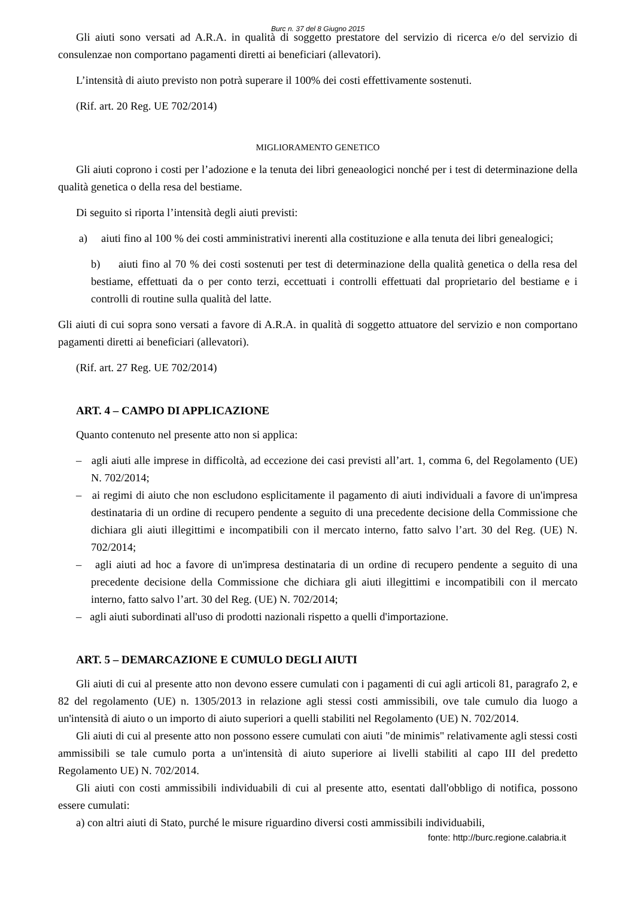Burc n. 37 del 8 Giugno 2015
Gli aiuti sono versati ad A.R.A. in qualità di soggetto prestatore del servizio di ricerca e/o del servizio di consulenzae non comportano pagamenti diretti ai beneficiari (allevatori).
L’intensità di aiuto previsto non potrà superare il 100% dei costi effettivamente sostenuti.
(Rif. art. 20 Reg. UE 702/2014)
MIGLIORAMENTO GENETICO
Gli aiuti coprono i costi per l’adozione e la tenuta dei libri geneaologici nonché per i test di determinazione della qualità genetica o della resa del bestiame.
Di seguito si riporta l’intensità degli aiuti previsti:
a) aiuti fino al 100 % dei costi amministrativi inerenti alla costituzione e alla tenuta dei libri genealogici;
b) aiuti fino al 70 % dei costi sostenuti per test di determinazione della qualità genetica o della resa del bestiame, effettuati da o per conto terzi, eccettuati i controlli effettuati dal proprietario del bestiame e i controlli di routine sulla qualità del latte.
Gli aiuti di cui sopra sono versati a favore di A.R.A. in qualità di soggetto attuatore del servizio e non comportano pagamenti diretti ai beneficiari (allevatori).
(Rif. art. 27 Reg. UE 702/2014)
ART. 4 – CAMPO DI APPLICAZIONE
Quanto contenuto nel presente atto non si applica:
– agli aiuti alle imprese in difficoltà, ad eccezione dei casi previsti all’art. 1, comma 6, del Regolamento (UE) N. 702/2014;
– ai regimi di aiuto che non escludono esplicitamente il pagamento di aiuti individuali a favore di un'impresa destinataria di un ordine di recupero pendente a seguito di una precedente decisione della Commissione che dichiara gli aiuti illegittimi e incompatibili con il mercato interno, fatto salvo l’art. 30 del Reg. (UE) N. 702/2014;
– agli aiuti ad hoc a favore di un'impresa destinataria di un ordine di recupero pendente a seguito di una precedente decisione della Commissione che dichiara gli aiuti illegittimi e incompatibili con il mercato interno, fatto salvo l’art. 30 del Reg. (UE) N. 702/2014;
– agli aiuti subordinati all'uso di prodotti nazionali rispetto a quelli d'importazione.
ART. 5 – DEMARCAZIONE E CUMULO DEGLI AIUTI
Gli aiuti di cui al presente atto non devono essere cumulati con i pagamenti di cui agli articoli 81, paragrafo 2, e 82 del regolamento (UE) n. 1305/2013 in relazione agli stessi costi ammissibili, ove tale cumulo dia luogo a un'intensità di aiuto o un importo di aiuto superiori a quelli stabiliti nel Regolamento (UE) N. 702/2014.
Gli aiuti di cui al presente atto non possono essere cumulati con aiuti "de minimis" relativamente agli stessi costi ammissibili se tale cumulo porta a un'intensità di aiuto superiore ai livelli stabiliti al capo III del predetto Regolamento UE) N. 702/2014.
Gli aiuti con costi ammissibili individuabili di cui al presente atto, esentati dall'obbligo di notifica, possono essere cumulati:
a) con altri aiuti di Stato, purché le misure riguardino diversi costi ammissibili individuabili,
fonte: http://burc.regione.calabria.it